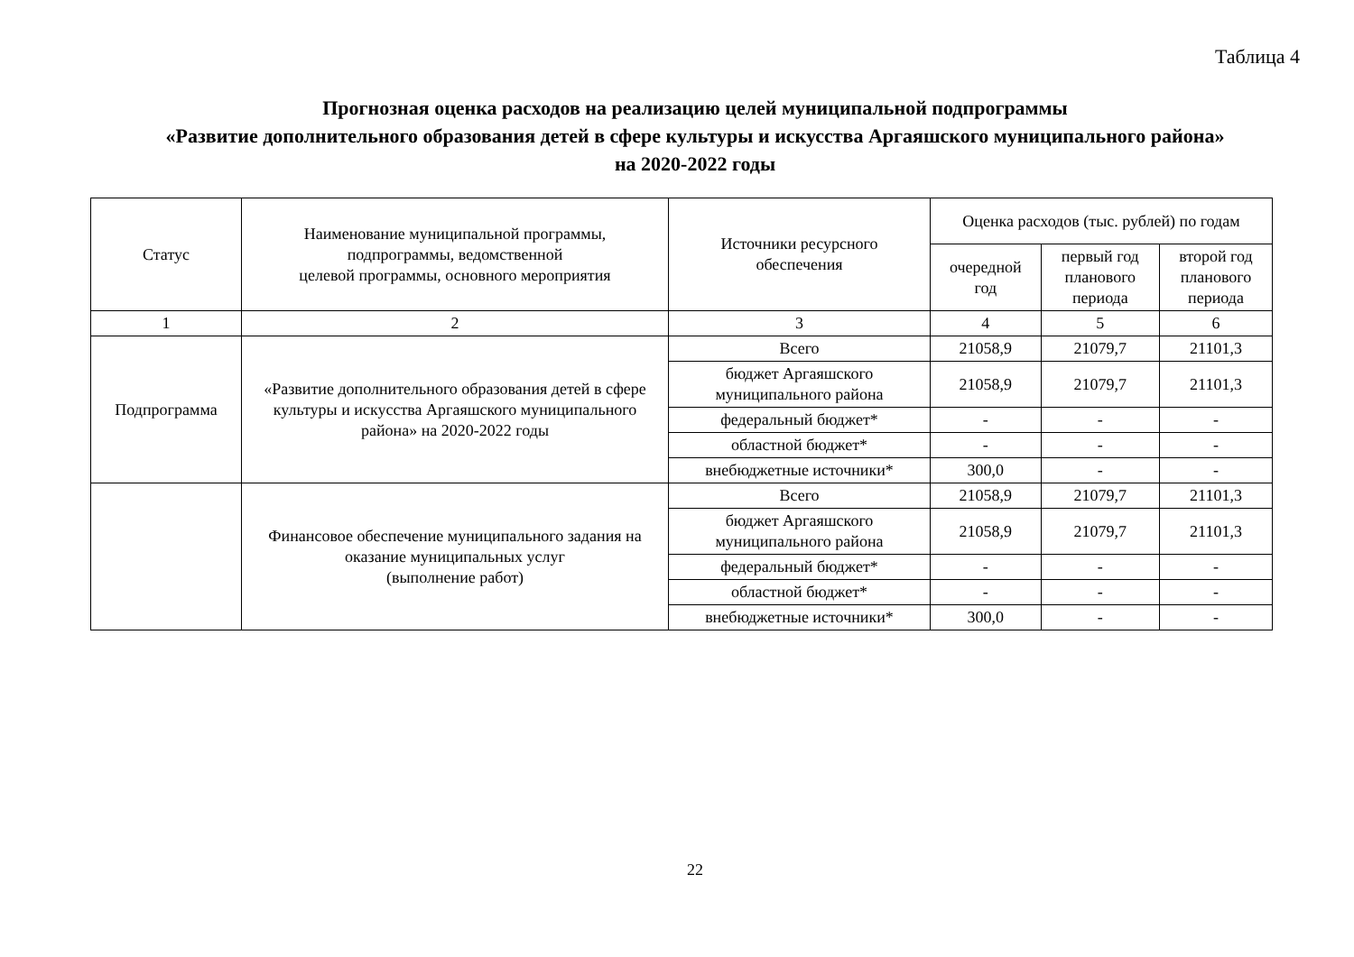Таблица 4
Прогнозная оценка расходов на реализацию целей муниципальной подпрограммы
«Развитие дополнительного образования детей в сфере культуры и искусства Аргаяшского муниципального района»
на 2020-2022 годы
| Статус | Наименование муниципальной программы, подпрограммы, ведомственной целевой программы, основного мероприятия | Источники ресурсного обеспечения | Оценка расходов (тыс. рублей) по годам | | |
| --- | --- | --- | --- | --- | --- |
| | | | очередной год | первый год планового периода | второй год планового периода |
| 1 | 2 | 3 | 4 | 5 | 6 |
| Подпрограмма | «Развитие дополнительного образования детей в сфере культуры и искусства Аргаяшского муниципального района» на 2020-2022 годы | Всего | 21058,9 | 21079,7 | 21101,3 |
| | | бюджет Аргаяшского муниципального района | 21058,9 | 21079,7 | 21101,3 |
| | | федеральный бюджет* | - | - | - |
| | | областной бюджет* | - | - | - |
| | | внебюджетные источники* | 300,0 | - | - |
| | Финансовое обеспечение муниципального задания на оказание муниципальных услуг (выполнение работ) | Всего | 21058,9 | 21079,7 | 21101,3 |
| | | бюджет Аргаяшского муниципального района | 21058,9 | 21079,7 | 21101,3 |
| | | федеральный бюджет* | - | - | - |
| | | областной бюджет* | - | - | - |
| | | внебюджетные источники* | 300,0 | - | - |
22